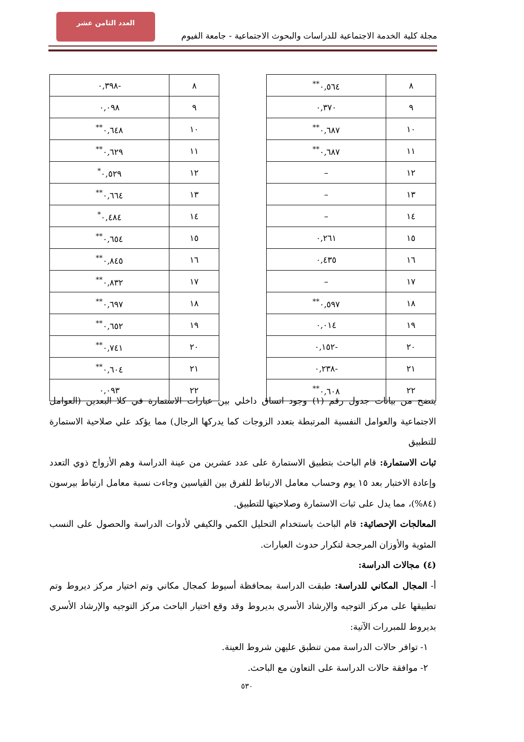العدد الثامن عشر
مجلة كلية الخدمة الاجتماعية للدراسات والبحوث الاجتماعية - جامعة الفيوم
| ٨ | ٠,٥٦٤<sup>**</sup> |
| ٩ | ٠,٣٧٠ |
| ١٠ | ٠,٦٨٧<sup>**</sup> |
| ١١ | ٠,٦٨٧<sup>**</sup> |
| ١٢ | – |
| ١٣ | – |
| ١٤ | – |
| ١٥ | ٠,٢٦١ |
| ١٦ | ٠,٤٣٥ |
| ١٧ | – |
| ١٨ | ٠,٥٩٧<sup>**</sup> |
| ١٩ | ٠,٠١٤ |
| ٢٠ | -٠,١٥٢ |
| ٢١ | -٠,٢٣٨ |
| ٢٢ | ٠,٦٠٨<sup>**</sup> |
| ٨ | -٠,٣٩٨ |
| ٩ | ٠,٠٩٨ |
| ١٠ | ٠,٦٤٨<sup>**</sup> |
| ١١ | ٠,٦٢٩<sup>**</sup> |
| ١٢ | ٠,٥٢٩<sup>*</sup> |
| ١٣ | ٠,٦٦٤<sup>**</sup> |
| ١٤ | ٠,٤٨٤<sup>*</sup> |
| ١٥ | ٠,٦٥٤<sup>**</sup> |
| ١٦ | ٠,٨٤٥<sup>**</sup> |
| ١٧ | ٠,٨٣٢<sup>**</sup> |
| ١٨ | ٠,٦٩٧<sup>**</sup> |
| ١٩ | ٠,٦٥٢<sup>**</sup> |
| ٢٠ | ٠,٧٤١<sup>**</sup> |
| ٢١ | ٠,٦٠٤<sup>**</sup> |
| ٢٢ | ٠,٠٩٣ |
يتضح من بيانات جدول رقم (١) وجود اتساق داخلي بين عبارات الاستمارة في كلا البعدين (العوامل الاجتماعية والعوامل النفسية المرتبطة بتعدد الزوجات كما يدركها الرجال) مما يؤكد علي صلاحية الاستمارة للتطبيق
ثبات الاستمارة: قام الباحث بتطبيق الاستمارة على عدد عشرين من عينة الدراسة وهم الأزواج ذوي التعدد وإعادة الاختبار بعد ١٥ يوم وحساب معامل الارتباط للفرق بين القياسين وجاءت نسبة معامل ارتباط بيرسون (٨٤%)، مما يدل على ثبات الاستمارة وصلاحيتها للتطبيق.
المعالجات الإحصائية: قام الباحث باستخدام التحليل الكمي والكيفي لأدوات الدراسة والحصول على النسب المئوية والأوزان المرجحة لتكرار حدوث العبارات.
(٤) مجالات الدراسة:
أ- المجال المكاني للدراسة: طبقت الدراسة بمحافظة أسيوط كمجال مكاني وتم اختيار مركز ديروط وتم تطبيقها على مركز التوجيه والإرشاد الأسري بديروط وقد وقع اختيار الباحث مركز التوجيه والإرشاد الأسري بديروط للمبررات الآتية:
١- توافر حالات الدراسة ممن تنطبق عليهن شروط العينة.
٢- موافقة حالات الدراسة على التعاون مع الباحث.
٥٣٠